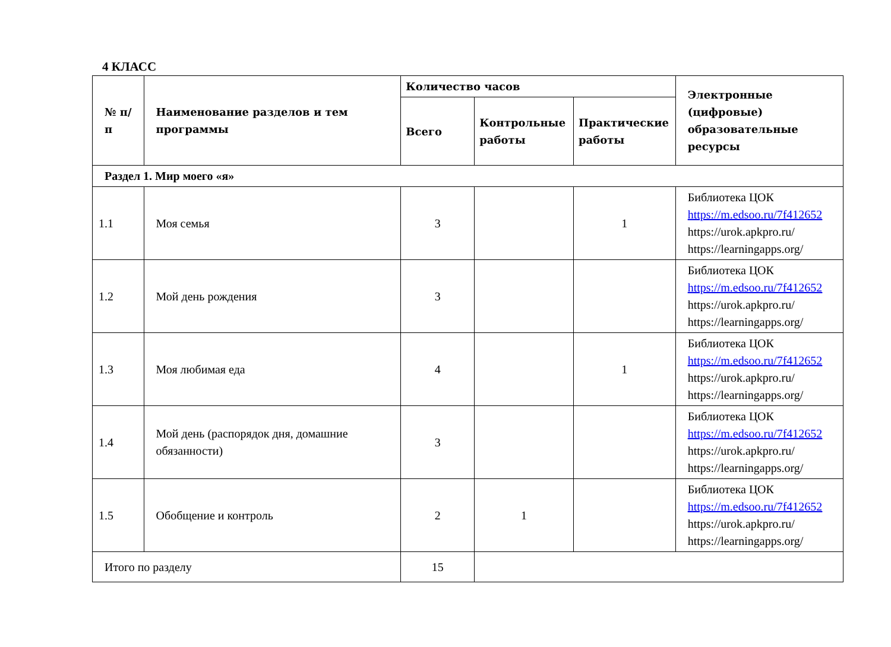4 КЛАСС
| № п/п | Наименование разделов и тем программы | Количество часов | | | Электронные (цифровые) образовательные ресурсы |
| --- | --- | --- | --- | --- | --- |
| | | Всего | Контрольные работы | Практические работы | |
| Раздел 1. Мир моего «я» | | | | | |
| 1.1 | Моя семья | 3 | | 1 | Библиотека ЦОК https://m.edsoo.ru/7f412652 https://urok.apkpro.ru/ https://learningapps.org/ |
| 1.2 | Мой день рождения | 3 | | | Библиотека ЦОК https://m.edsoo.ru/7f412652 https://urok.apkpro.ru/ https://learningapps.org/ |
| 1.3 | Моя любимая еда | 4 | | 1 | Библиотека ЦОК https://m.edsoo.ru/7f412652 https://urok.apkpro.ru/ https://learningapps.org/ |
| 1.4 | Мой день (распорядок дня, домашние обязанности) | 3 | | | Библиотека ЦОК https://m.edsoo.ru/7f412652 https://urok.apkpro.ru/ https://learningapps.org/ |
| 1.5 | Обобщение и контроль | 2 | 1 | | Библиотека ЦОК https://m.edsoo.ru/7f412652 https://urok.apkpro.ru/ https://learningapps.org/ |
| Итого по разделу | | 15 | | | |